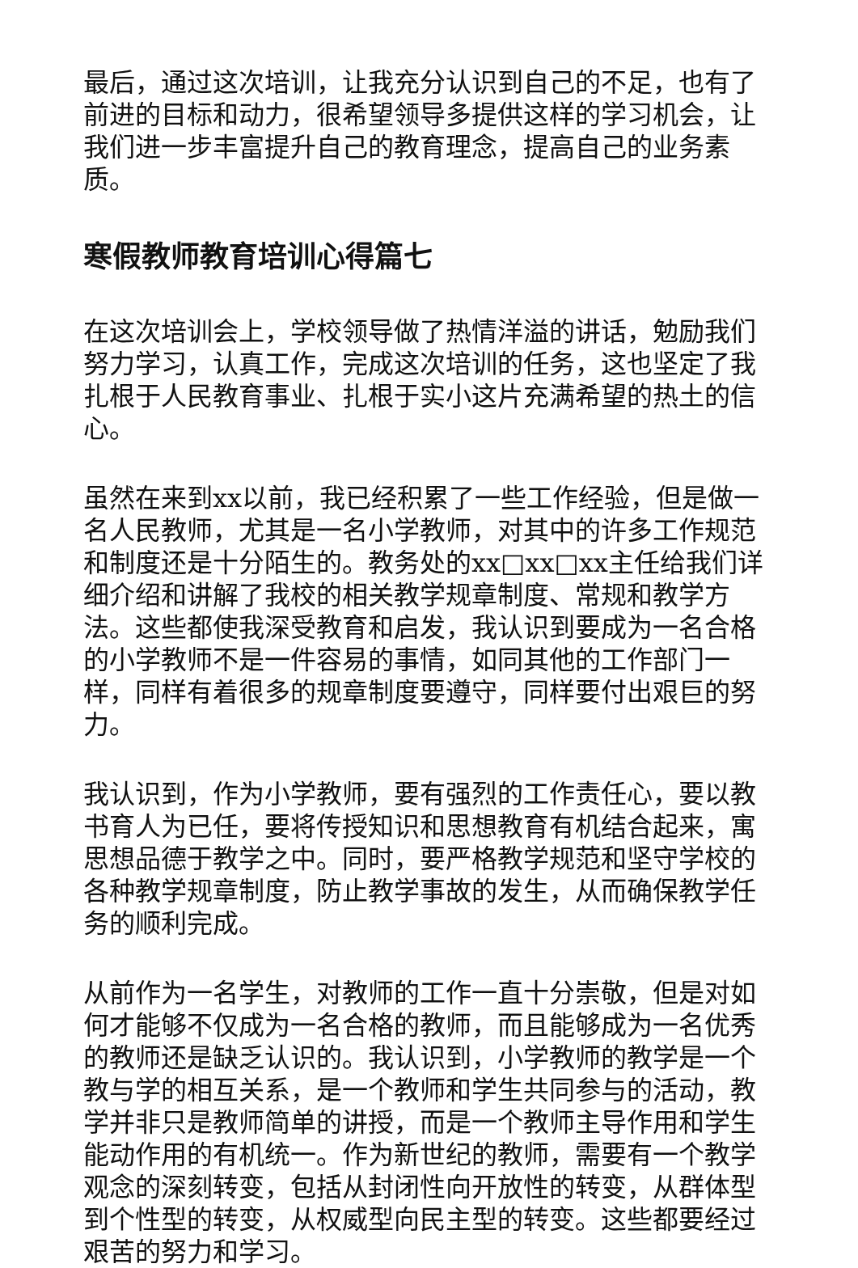最后，通过这次培训，让我充分认识到自己的不足，也有了前进的目标和动力，很希望领导多提供这样的学习机会，让我们进一步丰富提升自己的教育理念，提高自己的业务素质。
寒假教师教育培训心得篇七
在这次培训会上，学校领导做了热情洋溢的讲话，勉励我们努力学习，认真工作，完成这次培训的任务，这也坚定了我扎根于人民教育事业、扎根于实小这片充满希望的热土的信心。
虽然在来到xx以前，我已经积累了一些工作经验，但是做一名人民教师，尤其是一名小学教师，对其中的许多工作规范和制度还是十分陌生的。教务处的xx□xx□xx主任给我们详细介绍和讲解了我校的相关教学规章制度、常规和教学方法。这些都使我深受教育和启发，我认识到要成为一名合格的小学教师不是一件容易的事情，如同其他的工作部门一样，同样有着很多的规章制度要遵守，同样要付出艰巨的努力。
我认识到，作为小学教师，要有强烈的工作责任心，要以教书育人为已任，要将传授知识和思想教育有机结合起来，寓思想品德于教学之中。同时，要严格教学规范和坚守学校的各种教学规章制度，防止教学事故的发生，从而确保教学任务的顺利完成。
从前作为一名学生，对教师的工作一直十分崇敬，但是对如何才能够不仅成为一名合格的教师，而且能够成为一名优秀的教师还是缺乏认识的。我认识到，小学教师的教学是一个教与学的相互关系，是一个教师和学生共同参与的活动，教学并非只是教师简单的讲授，而是一个教师主导作用和学生能动作用的有机统一。作为新世纪的教师，需要有一个教学观念的深刻转变，包括从封闭性向开放性的转变，从群体型到个性型的转变，从权威型向民主型的转变。这些都要经过艰苦的努力和学习。